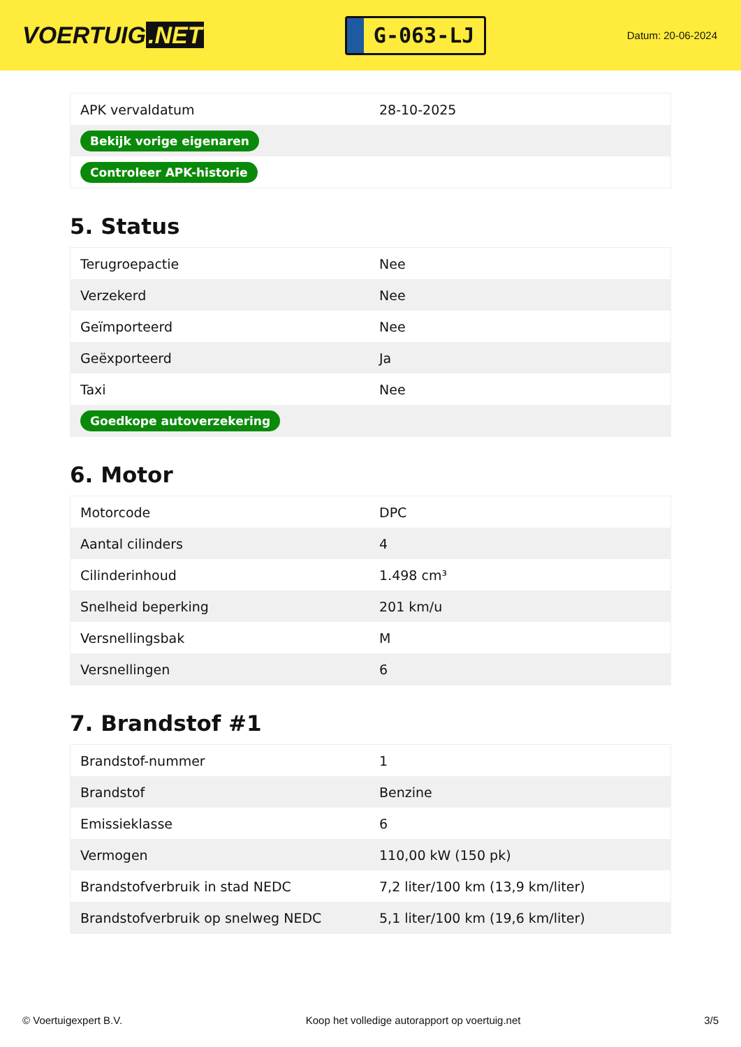VOERTUIG.NET
G-063-LJ
Datum: 20-06-2024
| APK vervaldatum | 28-10-2025 |
| Bekijk vorige eigenaren | |
| Controleer APK-historie | |
5. Status
| Terugroepactie | Nee |
| Verzekerd | Nee |
| Geïmporteerd | Nee |
| Geëxporteerd | Ja |
| Taxi | Nee |
| Goedkope autoverzekering | |
6. Motor
| Motorcode | DPC |
| Aantal cilinders | 4 |
| Cilinderinhoud | 1.498 cm³ |
| Snelheid beperking | 201 km/u |
| Versnellingsbak | M |
| Versnellingen | 6 |
7. Brandstof #1
| Brandstof-nummer | 1 |
| Brandstof | Benzine |
| Emissieklasse | 6 |
| Vermogen | 110,00 kW (150 pk) |
| Brandstofverbruik in stad NEDC | 7,2 liter/100 km (13,9 km/liter) |
| Brandstofverbruik op snelweg NEDC | 5,1 liter/100 km (19,6 km/liter) |
© Voertuigexpert B.V. Koop het volledige autorapport op voertuig.net 3/5